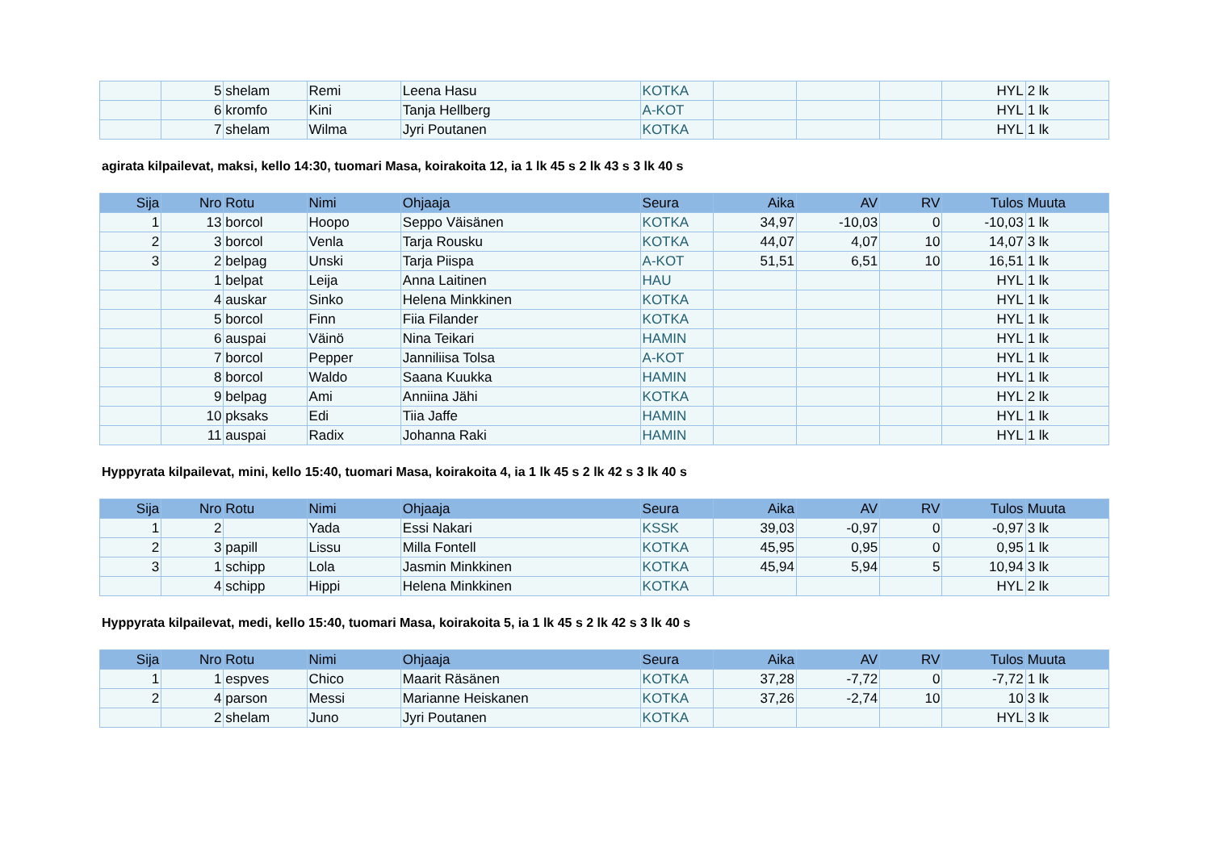| | 5 | shelam | Remi | Leena Hasu | KOTKA | | | | HYL | 2 lk |
| | 6 | kromfo | Kini | Tanja Hellberg | A-KOT | | | | HYL | 1 lk |
| | 7 | shelam | Wilma | Jyri Poutanen | KOTKA | | | | HYL | 1 lk |
agirata kilpailevat, maksi, kello 14:30, tuomari Masa, koirakoita 12, ia 1 lk 45 s 2 lk 43 s 3 lk 40 s
| Sija | Nro | Rotu | Nimi | Ohjaaja | Seura | Aika | AV | RV | Tulos | Muuta |
| --- | --- | --- | --- | --- | --- | --- | --- | --- | --- | --- |
| 1 | 13 | borcol | Hoopo | Seppo Väisänen | KOTKA | 34,97 | -10,03 | 0 | -10,03 | 1 lk |
| 2 | 3 | borcol | Venla | Tarja Rousku | KOTKA | 44,07 | 4,07 | 10 | 14,07 | 3 lk |
| 3 | 2 | belpag | Unski | Tarja Piispa | A-KOT | 51,51 | 6,51 | 10 | 16,51 | 1 lk |
| | 1 | belpat | Leija | Anna Laitinen | HAU | | | | HYL | 1 lk |
| | 4 | auskar | Sinko | Helena Minkkinen | KOTKA | | | | HYL | 1 lk |
| | 5 | borcol | Finn | Fiia Filander | KOTKA | | | | HYL | 1 lk |
| | 6 | auspai | Väinö | Nina Teikari | HAMIN | | | | HYL | 1 lk |
| | 7 | borcol | Pepper | Janniliisa Tolsa | A-KOT | | | | HYL | 1 lk |
| | 8 | borcol | Waldo | Saana Kuukka | HAMIN | | | | HYL | 1 lk |
| | 9 | belpag | Ami | Anniina Jähi | KOTKA | | | | HYL | 2 lk |
| | 10 | pksaks | Edi | Tiia Jaffe | HAMIN | | | | HYL | 1 lk |
| | 11 | auspai | Radix | Johanna Raki | HAMIN | | | | HYL | 1 lk |
Hyppyrata kilpailevat, mini, kello 15:40, tuomari Masa, koirakoita 4, ia 1 lk 45 s 2 lk 42 s 3 lk 40 s
| Sija | Nro | Rotu | Nimi | Ohjaaja | Seura | Aika | AV | RV | Tulos | Muuta |
| --- | --- | --- | --- | --- | --- | --- | --- | --- | --- | --- |
| 1 | 2 | | Yada | Essi Nakari | KSSK | 39,03 | -0,97 | 0 | -0,97 | 3 lk |
| 2 | 3 | papill | Lissu | Milla Fontell | KOTKA | 45,95 | 0,95 | 0 | 0,95 | 1 lk |
| 3 | 1 | schipp | Lola | Jasmin Minkkinen | KOTKA | 45,94 | 5,94 | 5 | 10,94 | 3 lk |
| | 4 | schipp | Hippi | Helena Minkkinen | KOTKA | | | | HYL | 2 lk |
Hyppyrata kilpailevat, medi, kello 15:40, tuomari Masa, koirakoita 5, ia 1 lk 45 s 2 lk 42 s 3 lk 40 s
| Sija | Nro | Rotu | Nimi | Ohjaaja | Seura | Aika | AV | RV | Tulos | Muuta |
| --- | --- | --- | --- | --- | --- | --- | --- | --- | --- | --- |
| 1 | 1 | espves | Chico | Maarit Räsänen | KOTKA | 37,28 | -7,72 | 0 | -7,72 | 1 lk |
| 2 | 4 | parson | Messi | Marianne Heiskanen | KOTKA | 37,26 | -2,74 | 10 | 10 | 3 lk |
| | 2 | shelam | Juno | Jyri Poutanen | KOTKA | | | | HYL | 3 lk |